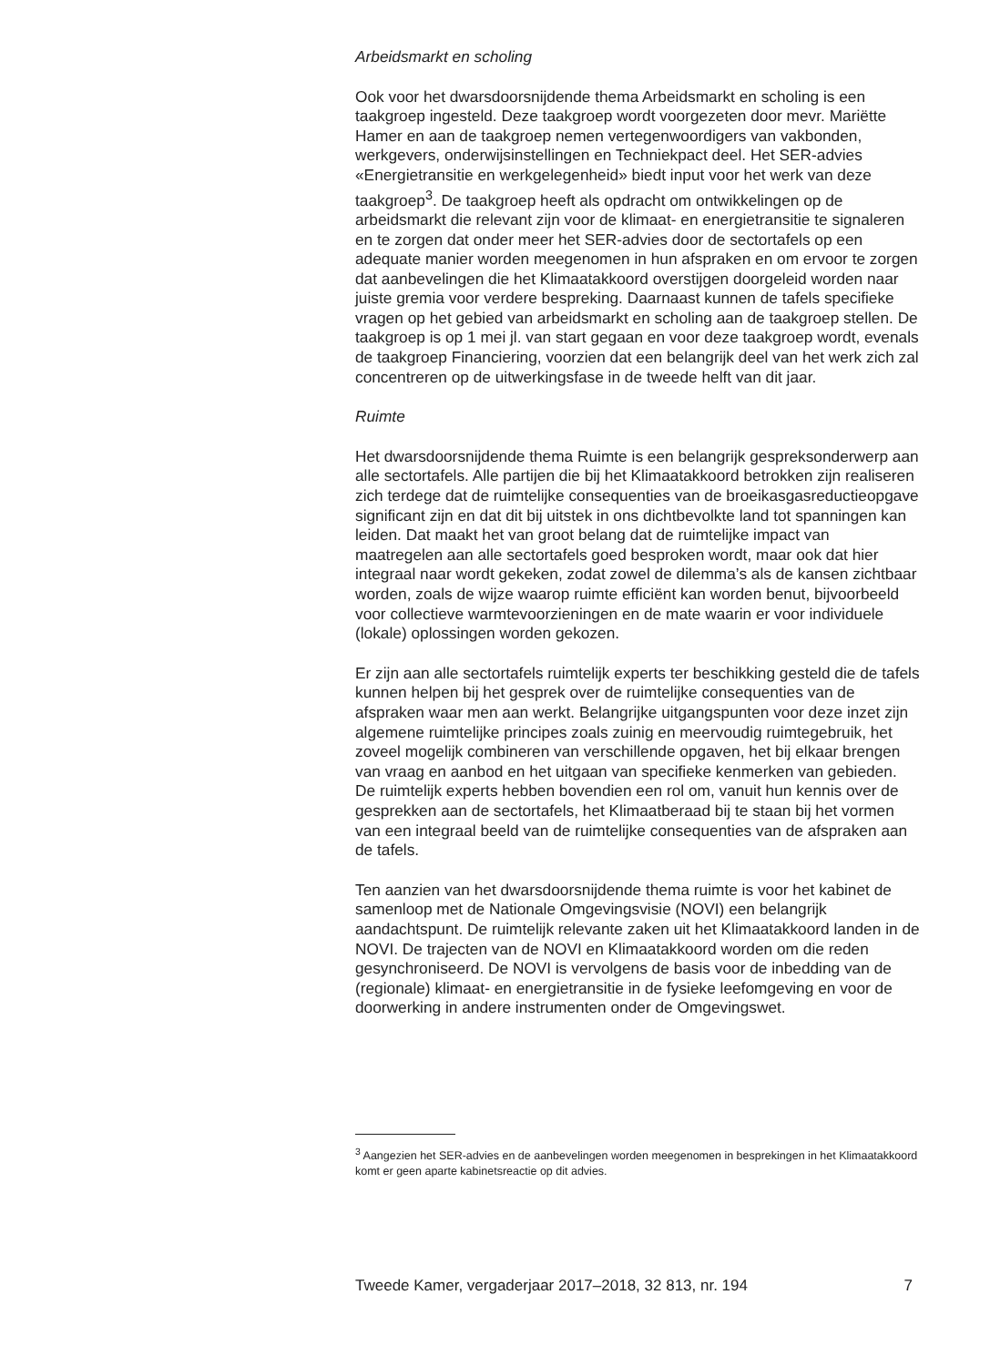Arbeidsmarkt en scholing
Ook voor het dwarsdoorsnijdende thema Arbeidsmarkt en scholing is een taakgroep ingesteld. Deze taakgroep wordt voorgezeten door mevr. Mariëtte Hamer en aan de taakgroep nemen vertegenwoordigers van vakbonden, werkgevers, onderwijsinstellingen en Techniekpact deel. Het SER-advies «Energietransitie en werkgelegenheid» biedt input voor het werk van deze taakgroep<sup>3</sup>. De taakgroep heeft als opdracht om ontwikkelingen op de arbeidsmarkt die relevant zijn voor de klimaat- en energietransitie te signaleren en te zorgen dat onder meer het SER-advies door de sectortafels op een adequate manier worden meegenomen in hun afspraken en om ervoor te zorgen dat aanbevelingen die het Klimaatakkoord overstijgen doorgeleid worden naar juiste gremia voor verdere bespreking. Daarnaast kunnen de tafels specifieke vragen op het gebied van arbeidsmarkt en scholing aan de taakgroep stellen. De taakgroep is op 1 mei jl. van start gegaan en voor deze taakgroep wordt, evenals de taakgroep Financiering, voorzien dat een belangrijk deel van het werk zich zal concentreren op de uitwerkingsfase in de tweede helft van dit jaar.
Ruimte
Het dwarsdoorsnijdende thema Ruimte is een belangrijk gespreksonderwerp aan alle sectortafels. Alle partijen die bij het Klimaatakkoord betrokken zijn realiseren zich terdege dat de ruimtelijke consequenties van de broeikasgasreductieopgave significant zijn en dat dit bij uitstek in ons dichtbevolkte land tot spanningen kan leiden. Dat maakt het van groot belang dat de ruimtelijke impact van maatregelen aan alle sectortafels goed besproken wordt, maar ook dat hier integraal naar wordt gekeken, zodat zowel de dilemma’s als de kansen zichtbaar worden, zoals de wijze waarop ruimte efficiënt kan worden benut, bijvoorbeeld voor collectieve warmtevoorzieningen en de mate waarin er voor individuele (lokale) oplossingen worden gekozen.
Er zijn aan alle sectortafels ruimtelijk experts ter beschikking gesteld die de tafels kunnen helpen bij het gesprek over de ruimtelijke consequenties van de afspraken waar men aan werkt. Belangrijke uitgangspunten voor deze inzet zijn algemene ruimtelijke principes zoals zuinig en meervoudig ruimtegebruik, het zoveel mogelijk combineren van verschillende opgaven, het bij elkaar brengen van vraag en aanbod en het uitgaan van specifieke kenmerken van gebieden. De ruimtelijk experts hebben bovendien een rol om, vanuit hun kennis over de gesprekken aan de sectortafels, het Klimaatberaad bij te staan bij het vormen van een integraal beeld van de ruimtelijke consequenties van de afspraken aan de tafels.
Ten aanzien van het dwarsdoorsnijdende thema ruimte is voor het kabinet de samenloop met de Nationale Omgevingsvisie (NOVI) een belangrijk aandachtspunt. De ruimtelijk relevante zaken uit het Klimaatakkoord landen in de NOVI. De trajecten van de NOVI en Klimaatakkoord worden om die reden gesynchroniseerd. De NOVI is vervolgens de basis voor de inbedding van de (regionale) klimaat- en energietransitie in de fysieke leefomgeving en voor de doorwerking in andere instrumenten onder de Omgevingswet.
<sup>3</sup> Aangezien het SER-advies en de aanbevelingen worden meegenomen in besprekingen in het Klimaatakkoord komt er geen aparte kabinetsreactie op dit advies.
Tweede Kamer, vergaderjaar 2017–2018, 32 813, nr. 194 7